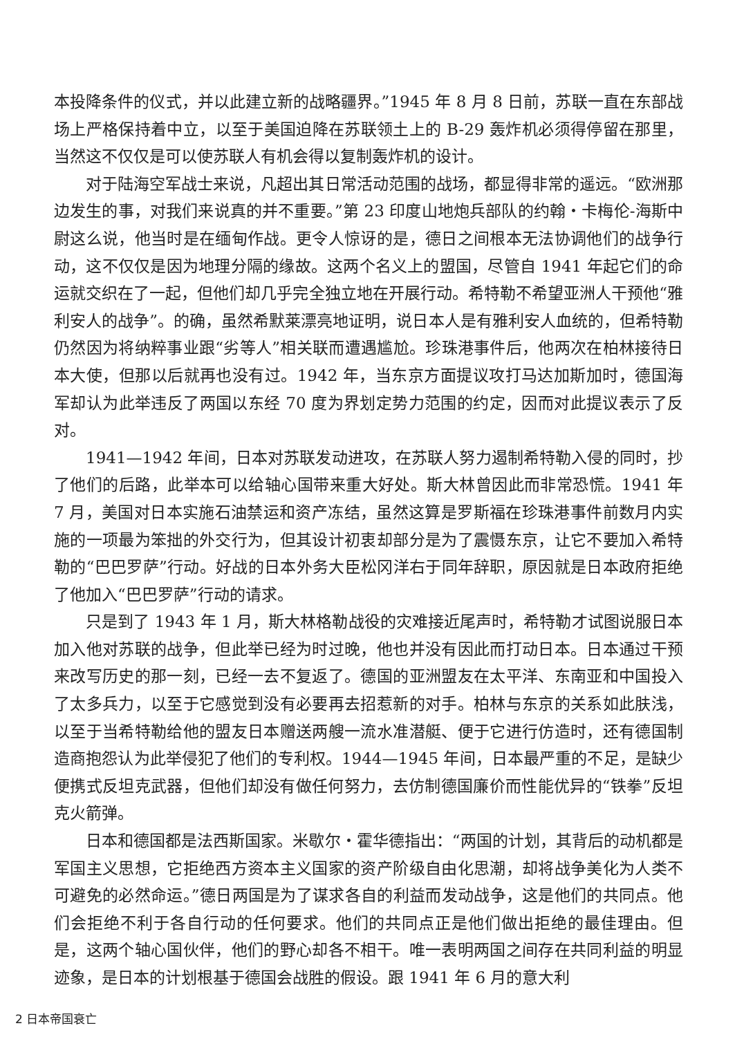本投降条件的仪式，并以此建立新的战略疆界。”1945 年 8 月 8 日前，苏联一直在东部战场上严格保持着中立，以至于美国迫降在苏联领土上的 B-29 轰炸机必须得停留在那里，当然这不仅仅是可以使苏联人有机会得以复制轰炸机的设计。
对于陆海空军战士来说，凡超出其日常活动范围的战场，都显得非常的遥远。“欧洲那边发生的事，对我们来说真的并不重要。”第 23 印度山地炮兵部队的约翰・卡梅伦-海斯中尉这么说，他当时是在缅甸作战。更令人惊讶的是，德日之间根本无法协调他们的战争行动，这不仅仅是因为地理分隔的缘故。这两个名义上的盟国，尽管自 1941 年起它们的命运就交织在了一起，但他们却几乎完全独立地在开展行动。希特勒不希望亚洲人干预他“雅利安人的战争”。的确，虽然希默莱漂亮地证明，说日本人是有雅利安人血统的，但希特勒仍然因为将纳粹事业跟“劣等人”相关联而遭遇尴尬。珍珠港事件后，他两次在柏林接待日本大使，但那以后就再也没有过。1942 年，当东京方面提议攻打马达加斯加时，德国海军却认为此举违反了两国以东经 70 度为界划定势力范围的约定，因而对此提议表示了反对。
1941—1942 年间，日本对苏联发动进攻，在苏联人努力遏制希特勒入侵的同时，抄了他们的后路，此举本可以给轴心国带来重大好处。斯大林曾因此而非常恐慌。1941 年 7 月，美国对日本实施石油禁运和资产冻结，虽然这算是罗斯福在珍珠港事件前数月内实施的一项最为笨拙的外交行为，但其设计初衷却部分是为了震慑东京，让它不要加入希特勒的“巴巴罗萨”行动。好战的日本外务大臣松冈洋右于同年辞职，原因就是日本政府拒绝了他加入“巴巴罗萨”行动的请求。
只是到了 1943 年 1 月，斯大林格勒战役的灾难接近尾声时，希特勒才试图说服日本加入他对苏联的战争，但此举已经为时过晚，他也并没有因此而打动日本。日本通过干预来改写历史的那一刻，已经一去不复返了。德国的亚洲盟友在太平洋、东南亚和中国投入了太多兵力，以至于它感觉到没有必要再去招惹新的对手。柏林与东京的关系如此肤浅，以至于当希特勒给他的盟友日本赠送两艘一流水准潜艇、便于它进行仿造时，还有德国制造商抱怨认为此举侵犯了他们的专利权。1944—1945 年间，日本最严重的不足，是缺少便携式反坦克武器，但他们却没有做任何努力，去仿制德国廉价而性能优异的“铁拳”反坦克火箭弹。
日本和德国都是法西斯国家。米歇尔・霍华德指出：“两国的计划，其背后的动机都是军国主义思想，它拒绝西方资本主义国家的资产阶级自由化思潮，却将战争美化为人类不可避免的必然命运。”德日两国是为了谋求各自的利益而发动战争，这是他们的共同点。他们会拒绝不利于各自行动的任何要求。他们的共同点正是他们做出拒绝的最佳理由。但是，这两个轴心国伙伴，他们的野心却各不相干。唯一表明两国之间存在共同利益的明显迹象，是日本的计划根基于德国会战胜的假设。跟 1941 年 6 月的意大利
2 日本帝国衰亡